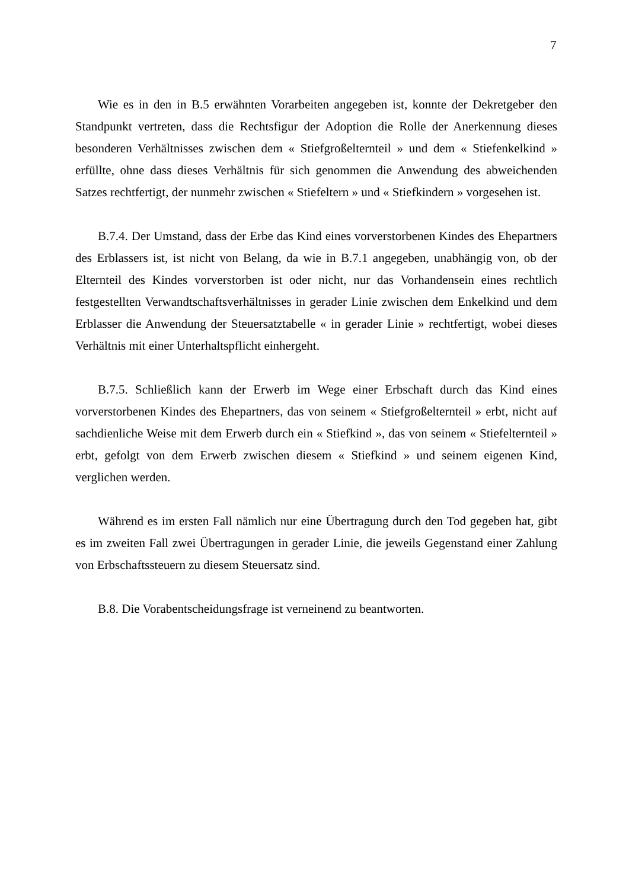7
Wie es in den in B.5 erwähnten Vorarbeiten angegeben ist, konnte der Dekretgeber den Standpunkt vertreten, dass die Rechtsfigur der Adoption die Rolle der Anerkennung dieses besonderen Verhältnisses zwischen dem « Stiefgroßelternteil » und dem « Stiefenkelkind » erfüllte, ohne dass dieses Verhältnis für sich genommen die Anwendung des abweichenden Satzes rechtfertigt, der nunmehr zwischen « Stiefeltern » und « Stiefkindern » vorgesehen ist.
B.7.4. Der Umstand, dass der Erbe das Kind eines vorverstorbenen Kindes des Ehepartners des Erblassers ist, ist nicht von Belang, da wie in B.7.1 angegeben, unabhängig von, ob der Elternteil des Kindes vorverstorben ist oder nicht, nur das Vorhandensein eines rechtlich festgestellten Verwandtschaftsverhältnisses in gerader Linie zwischen dem Enkelkind und dem Erblasser die Anwendung der Steuersatztabelle « in gerader Linie » rechtfertigt, wobei dieses Verhältnis mit einer Unterhaltspflicht einhergeht.
B.7.5. Schließlich kann der Erwerb im Wege einer Erbschaft durch das Kind eines vorverstorbenen Kindes des Ehepartners, das von seinem « Stiefgroßelternteil » erbt, nicht auf sachdienliche Weise mit dem Erwerb durch ein « Stiefkind », das von seinem « Stiefelternteil » erbt, gefolgt von dem Erwerb zwischen diesem « Stiefkind » und seinem eigenen Kind, verglichen werden.
Während es im ersten Fall nämlich nur eine Übertragung durch den Tod gegeben hat, gibt es im zweiten Fall zwei Übertragungen in gerader Linie, die jeweils Gegenstand einer Zahlung von Erbschaftssteuern zu diesem Steuersatz sind.
B.8. Die Vorabentscheidungsfrage ist verneinend zu beantworten.